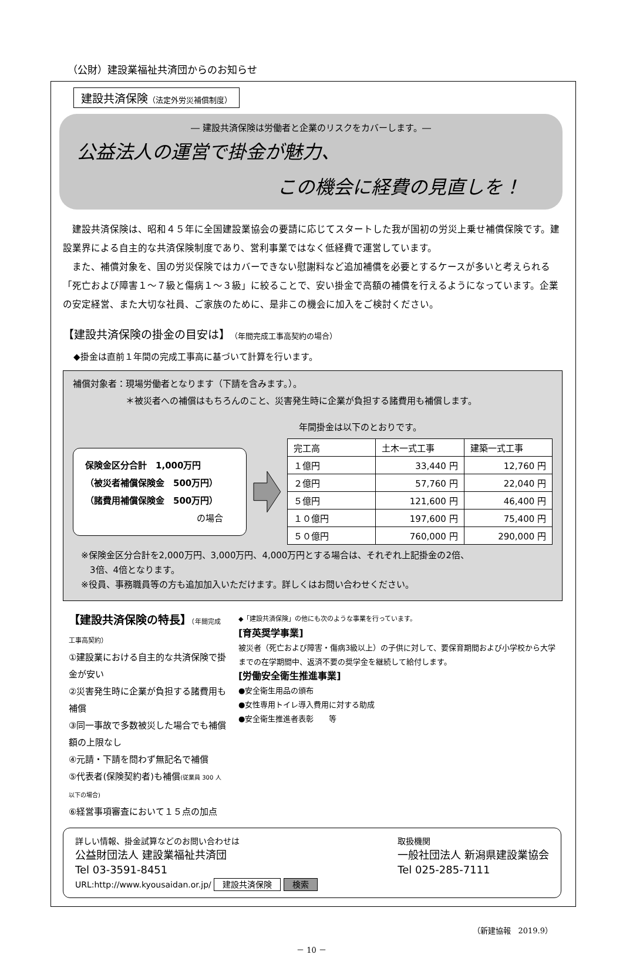（公財）建設業福祉共済団からのお知らせ
建設共済保険（法定外労災補償制度）
― 建設共済保険は労働者と企業のリスクをカバーします。―
公益法人の運営で掛金が魅力、
この機会に経費の見直しを！
建設共済保険は、昭和４５年に全国建設業協会の要請に応じてスタートした我が国初の労災上乗せ補償保険です。建設業界による自主的な共済保険制度であり、営利事業ではなく低経費で運営しています。
また、補償対象を、国の労災保険ではカバーできない慰謝料など追加補償を必要とするケースが多いと考えられる「死亡および障害１～７級と傷病１～３級」に絞ることで、安い掛金で高額の補償を行えるようになっています。企業の安定経営、また大切な社員、ご家族のために、是非この機会に加入をご検討ください。
【建設共済保険の掛金の目安は】（年間完成工事高契約の場合）
◆掛金は直前１年間の完成工事高に基づいて計算を行います。
補償対象者：現場労働者となります（下請を含みます。）。
＊被災者への補償はもちろんのこと、災害発生時に企業が負担する諸費用も補償します。
年間掛金は以下のとおりです。
保険金区分合計　1,000万円
（被災者補償保険金　500万円）
（諸費用補償保険金　500万円）
の場合
| 完工高 | 土木一式工事 | 建築一式工事 |
| --- | --- | --- |
| １億円 | 33,440 円 | 12,760 円 |
| ２億円 | 57,760 円 | 22,040 円 |
| ５億円 | 121,600 円 | 46,400 円 |
| １０億円 | 197,600 円 | 75,400 円 |
| ５０億円 | 760,000 円 | 290,000 円 |
※保険金区分合計を2,000万円、3,000万円、4,000万円とする場合は、それぞれ上記掛金の2倍、
　3倍、4倍となります。
※役員、事務職員等の方も追加加入いただけます。詳しくはお問い合わせください。
【建設共済保険の特長】（年間完成工事高契約）
①建設業における自主的な共済保険で掛金が安い
②災害発生時に企業が負担する諸費用も補償
③同一事故で多数被災した場合でも補償額の上限なし
④元請・下請を問わず無記名で補償
⑤代表者(保険契約者)も補償(従業員 300 人以下の場合)
⑥経営事項審査において１５点の加点
◆「建設共済保険」の他にも次のような事業を行っています。
[育英奨学事業]
被災者（死亡および障害・傷病3級以上）の子供に対して、要保育期間および小学校から大学までの在学期間中、返済不要の奨学金を継続して給付します。
[労働安全衛生推進事業]
●安全衛生用品の頒布
●女性専用トイレ導入費用に対する助成
●安全衛生推進者表彰　　等
詳しい情報、掛金試算などのお問い合わせは
公益財団法人 建設業福祉共済団
Tel 03-3591-8451
URL:http://www.kyousaidan.or.jp/ 建設共済保険 検索
取扱機関
一般社団法人 新潟県建設業協会
Tel 025-285-7111
（新建協報　2019.9）
－ 10 －